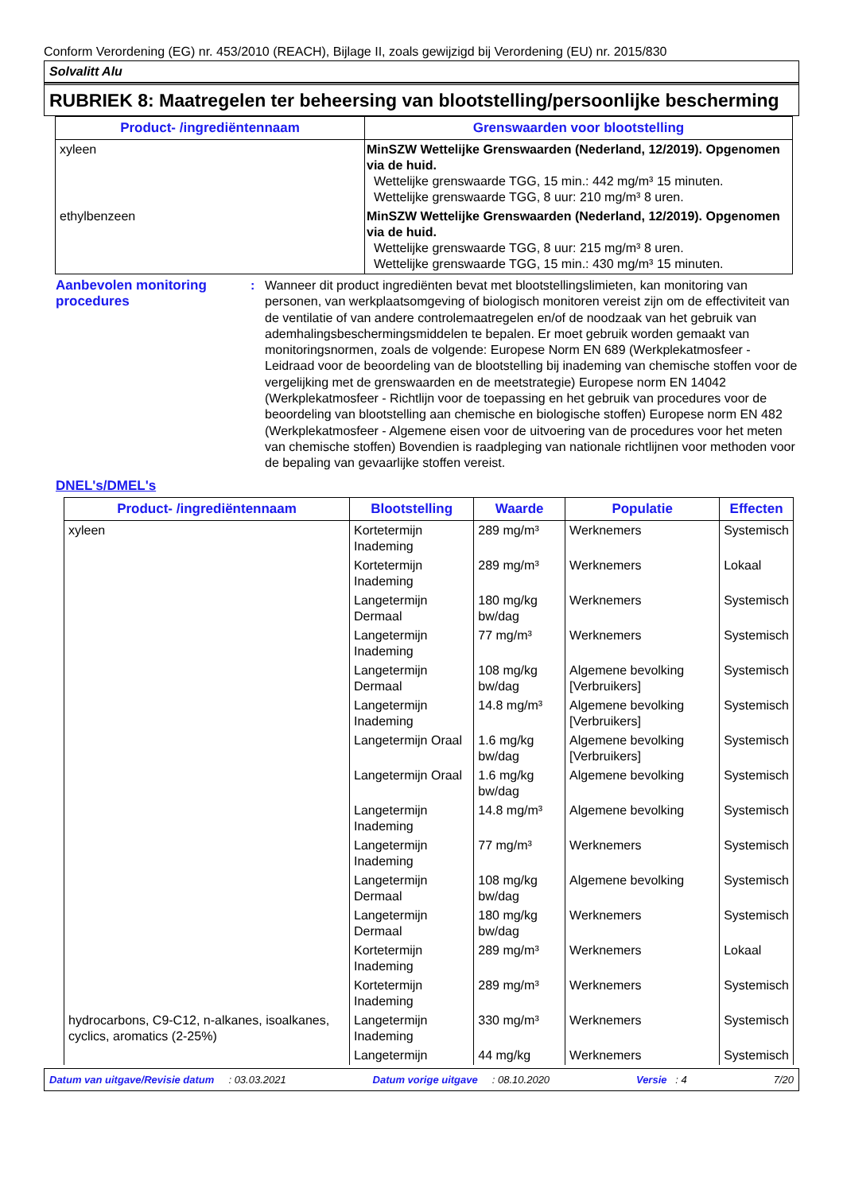Conform Verordening (EG) nr. 453/2010 (REACH), Bijlage II, zoals gewijzigd bij Verordening (EU) nr. 2015/830
Solvalitt Alu
RUBRIEK 8: Maatregelen ter beheersing van blootstelling/persoonlijke bescherming
| Product- /ingrediëntennaam | Grenswaarden voor blootstelling |
| --- | --- |
| xyleen | MinSZW Wettelijke Grenswaarden (Nederland, 12/2019). Opgenomen via de huid. Wettelijke grenswaarde TGG, 15 min.: 442 mg/m³ 15 minuten. Wettelijke grenswaarde TGG, 8 uur: 210 mg/m³ 8 uren. |
| ethylbenzeen | MinSZW Wettelijke Grenswaarden (Nederland, 12/2019). Opgenomen via de huid. Wettelijke grenswaarde TGG, 8 uur: 215 mg/m³ 8 uren. Wettelijke grenswaarde TGG, 15 min.: 430 mg/m³ 15 minuten. |
Aanbevolen monitoring procedures
: Wanneer dit product ingrediënten bevat met blootstellingslimieten, kan monitoring van personen, van werkplaatsomgeving of biologisch monitoren vereist zijn om de effectiviteit van de ventilatie of van andere controlemaatregelen en/of de noodzaak van het gebruik van ademhalingsbeschermingsmiddelen te bepalen. Er moet gebruik worden gemaakt van monitoringsnormen, zoals de volgende: Europese Norm EN 689 (Werkplekatmosfeer - Leidraad voor de beoordeling van de blootstelling bij inademing van chemische stoffen voor de vergelijking met de grenswaarden en de meetstrategie) Europese norm EN 14042 (Werkplekatmosfeer - Richtlijn voor de toepassing en het gebruik van procedures voor de beoordeling van blootstelling aan chemische en biologische stoffen) Europese norm EN 482 (Werkplekatmosfeer - Algemene eisen voor de uitvoering van de procedures voor het meten van chemische stoffen) Bovendien is raadpleging van nationale richtlijnen voor methoden voor de bepaling van gevaarlijke stoffen vereist.
DNEL's/DMEL's
| Product- /ingrediëntennaam | Blootstelling | Waarde | Populatie | Effecten |
| --- | --- | --- | --- | --- |
| xyleen | Kortetermijn Inademing | 289 mg/m³ | Werknemers | Systemisch |
| | Kortetermijn Inademing | 289 mg/m³ | Werknemers | Lokaal |
| | Langetermijn Dermaal | 180 mg/kg bw/dag | Werknemers | Systemisch |
| | Langetermijn Inademing | 77 mg/m³ | Werknemers | Systemisch |
| | Langetermijn Dermaal | 108 mg/kg bw/dag | Algemene bevolking [Verbruikers] | Systemisch |
| | Langetermijn Inademing | 14.8 mg/m³ | Algemene bevolking [Verbruikers] | Systemisch |
| | Langetermijn Oraal | 1.6 mg/kg bw/dag | Algemene bevolking [Verbruikers] | Systemisch |
| | Langetermijn Oraal | 1.6 mg/kg bw/dag | Algemene bevolking | Systemisch |
| | Langetermijn Inademing | 14.8 mg/m³ | Algemene bevolking | Systemisch |
| | Langetermijn Inademing | 77 mg/m³ | Werknemers | Systemisch |
| | Langetermijn Dermaal | 108 mg/kg bw/dag | Algemene bevolking | Systemisch |
| | Langetermijn Dermaal | 180 mg/kg bw/dag | Werknemers | Systemisch |
| | Kortetermijn Inademing | 289 mg/m³ | Werknemers | Lokaal |
| | Kortetermijn Inademing | 289 mg/m³ | Werknemers | Systemisch |
| hydrocarbons, C9-C12, n-alkanes, isoalkanes, cyclics, aromatics (2-25%) | Langetermijn Inademing | 330 mg/m³ | Werknemers | Systemisch |
| | Langetermijn | 44 mg/kg | Werknemers | Systemisch |
Datum van uitgave/Revisie datum : 03.03.2021 Datum vorige uitgave : 08.10.2020 Versie : 4 7/20